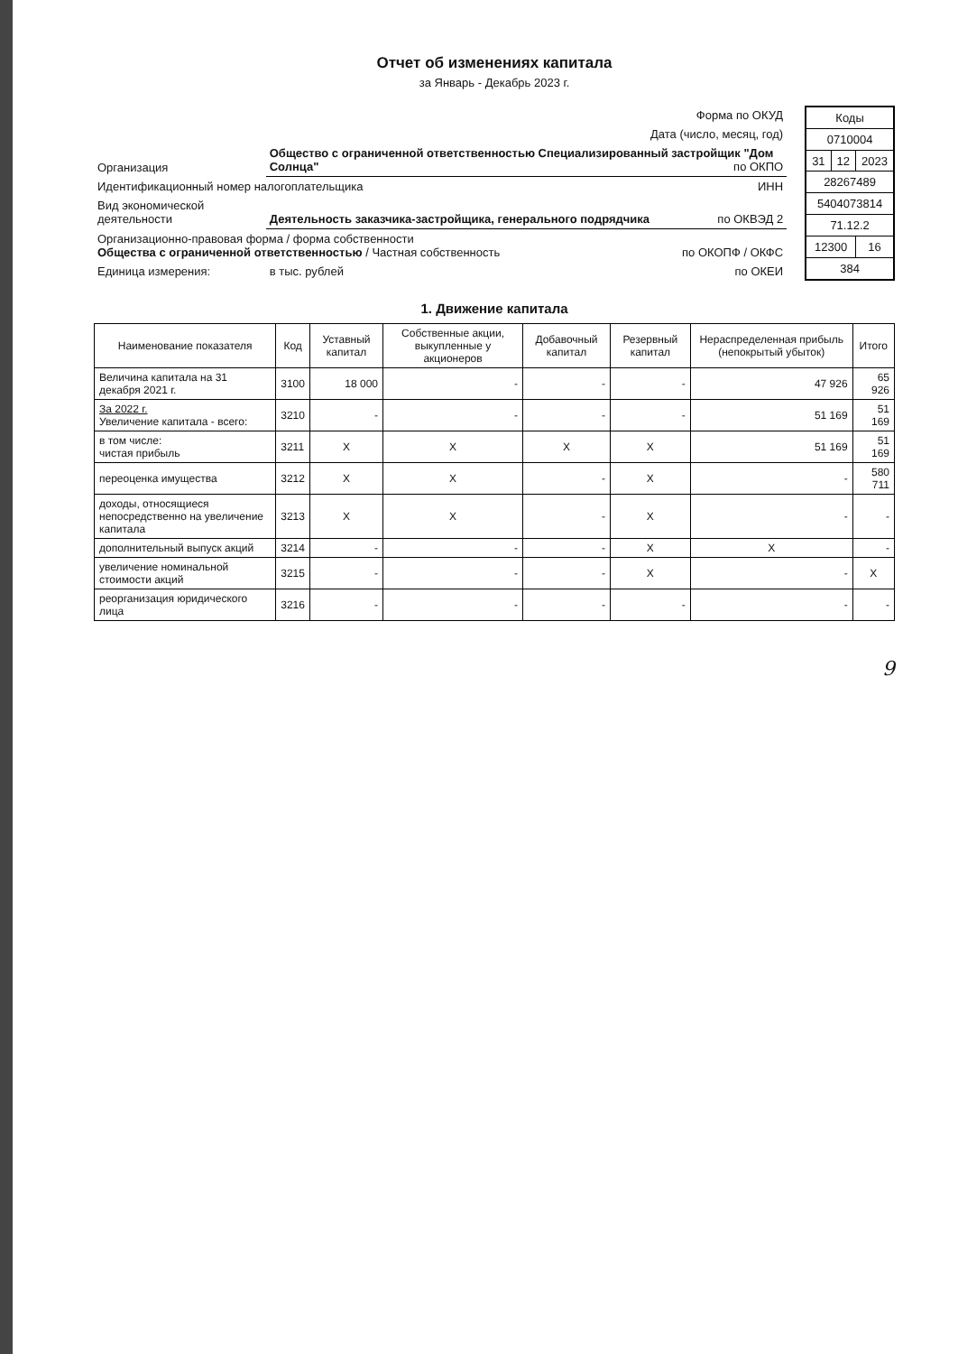Отчет об изменениях капитала
за Январь - Декабрь 2023 г.
| Форма по ОКУД | |
| Дата (число, месяц, год) | |
| Организация | Общество с ограниченной ответственностью Специализированный застройщик "Дом Солнца" по ОКПО |
| Идентификационный номер налогоплательщика ИНН | |
| Вид экономической деятельности | Деятельность заказчика-застройщика, генерального подрядчика по ОКВЭД 2 |
| Организационно-правовая форма / форма собственности Общества с ограниченной ответственностью / Частная собственность по ОКОПФ / ОКФС | |
| Единица измерения: | в тыс. рублей по ОКЕИ |
| Коды | | |
| 0710004 | | |
| 31 | 12 | 2023 |
| 28267489 | | |
| 5404073814 | | |
| 71.12.2 | | |
| 12300 | | 16 |
| 384 | | |
1. Движение капитала
| Наименование показателя | Код | Уставный капитал | Собственные акции, выкупленные у акционеров | Добавочный капитал | Резервный капитал | Нераспределенная прибыль (непокрытый убыток) | Итого |
| --- | --- | --- | --- | --- | --- | --- | --- |
| Величина капитала на 31 декабря 2021 г. | 3100 | 18 000 | - | - | - | 47 926 | 65 926 |
| За 2022 г. Увеличение капитала - всего: | 3210 | - | - | - | - | 51 169 | 51 169 |
| в том числе: чистая прибыль | 3211 | X | X | X | X | 51 169 | 51 169 |
| переоценка имущества | 3212 | X | X | - | X | - | 580 711 |
| доходы, относящиеся непосредственно на увеличение капитала | 3213 | X | X | - | X | - | - |
| дополнительный выпуск акций | 3214 | - | - | - | X | X | - |
| увеличение номинальной стоимости акций | 3215 | - | - | - | X | - | X |
| реорганизация юридического лица | 3216 | - | - | - | - | - | - |
9